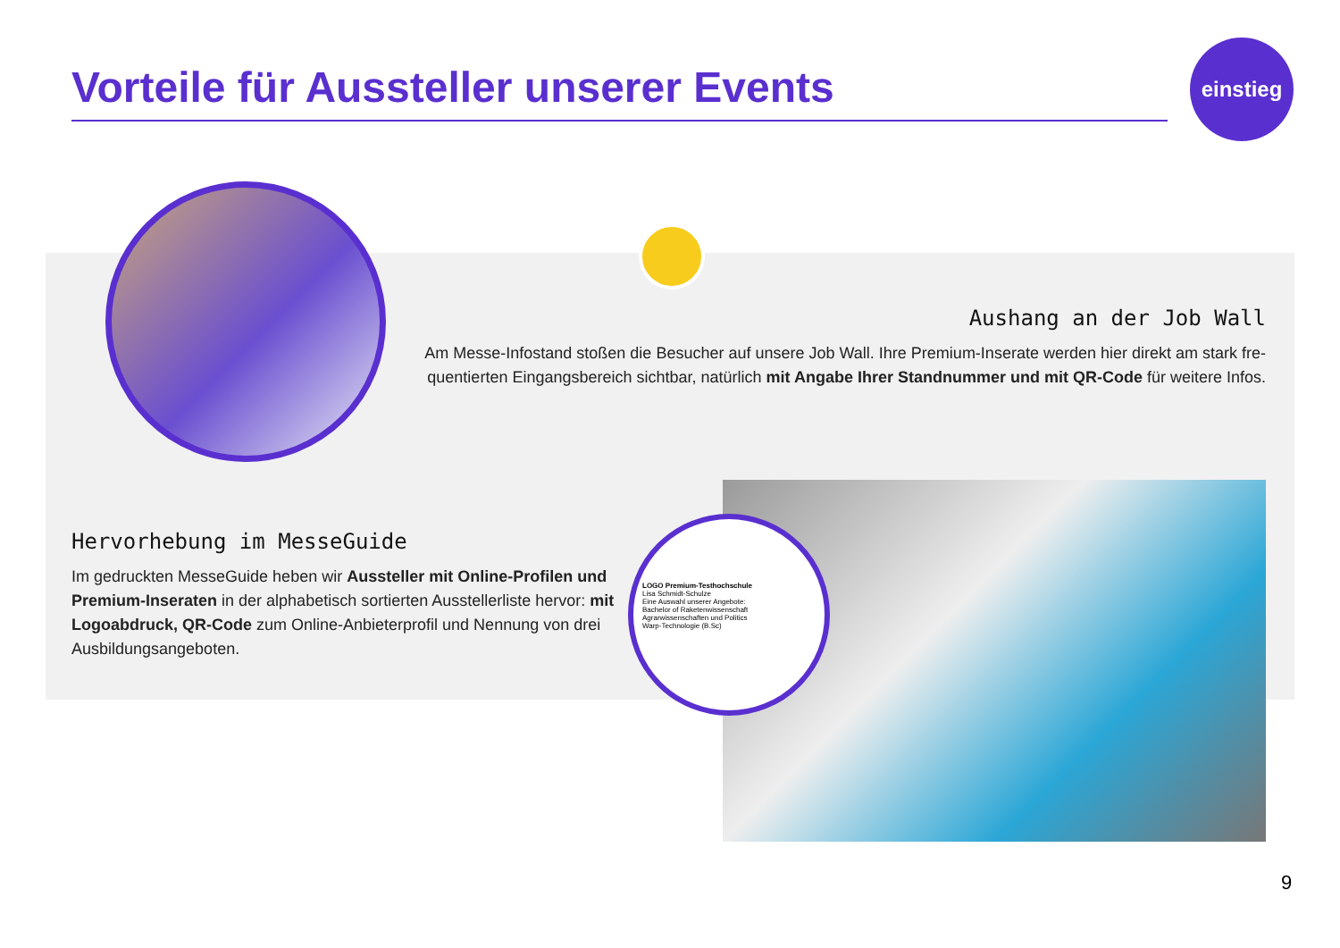Vorteile für Aussteller unserer Events
einstieg
Aushang an der Job Wall
Am Messe-Infostand stoßen die Besucher auf unsere Job Wall. Ihre Premium-Inserate werden hier direkt am stark fre­quentierten Eingangsbereich sichtbar, natürlich mit Angabe Ihrer Standnummer und mit QR-Code für weitere Infos.
Hervorhebung im MesseGuide
Im gedruckten MesseGuide heben wir Aussteller mit Online-Profilen und Premium-Inseraten in der alphabetisch sortierten Ausstellerliste hervor: mit Logoabdruck, QR-Code zum Online-Anbieterprofil und Nennung von drei Ausbildungsangeboten.
LOGO Premium-Testhochschule
Lisa Schmidt-Schulze
Eine Auswahl unserer Angebote:
Bachelor of Raketenwissenschaft
Agrarwissenschaften und Politics
Warp-Technologie (B.Sc)
9